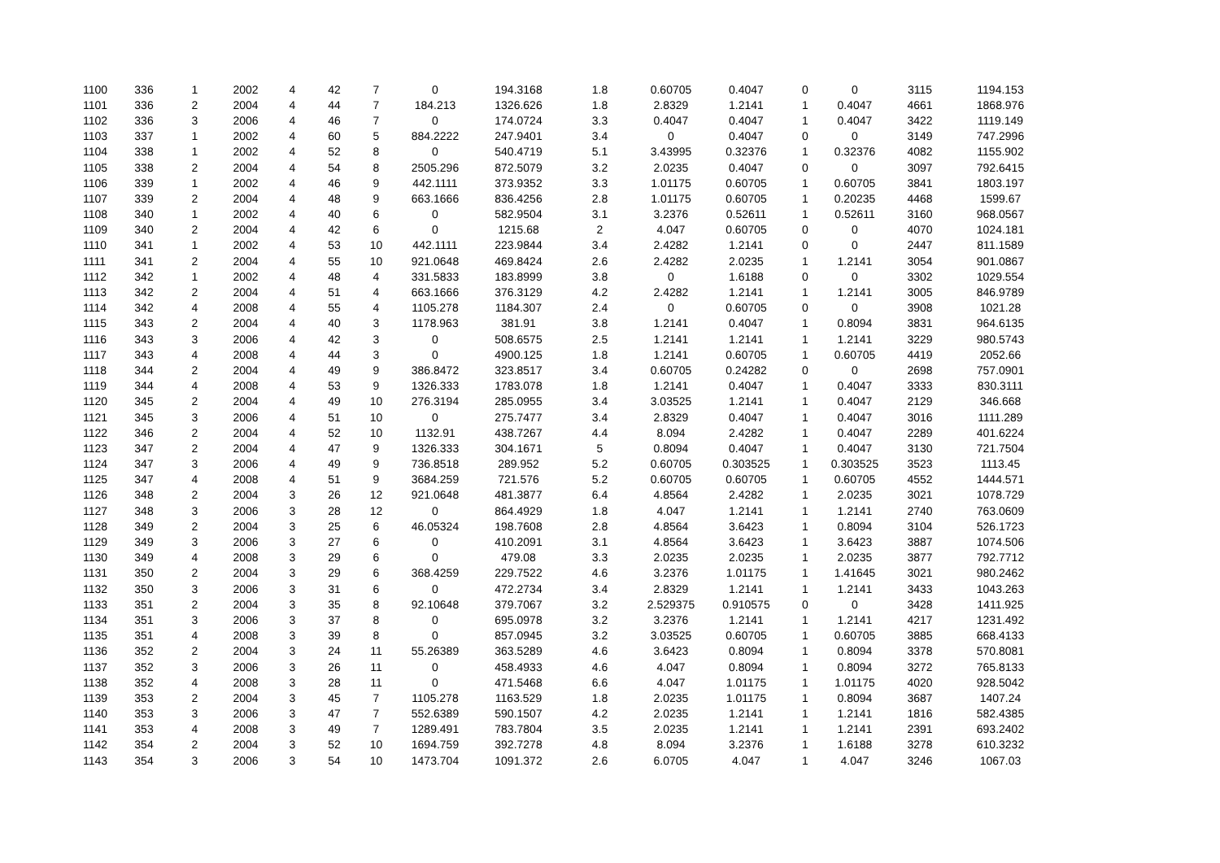| 1100 | 336 | 1 | 2002 | 4 | 42 | 7 | 0 | 194.3168 | 1.8 | 0.60705 | 0.4047 | 0 | 0 | 3115 | 1194.153 |
| 1101 | 336 | 2 | 2004 | 4 | 44 | 7 | 184.213 | 1326.626 | 1.8 | 2.8329 | 1.2141 | 1 | 0.4047 | 4661 | 1868.976 |
| 1102 | 336 | 3 | 2006 | 4 | 46 | 7 | 0 | 174.0724 | 3.3 | 0.4047 | 0.4047 | 1 | 0.4047 | 3422 | 1119.149 |
| 1103 | 337 | 1 | 2002 | 4 | 60 | 5 | 884.2222 | 247.9401 | 3.4 | 0 | 0.4047 | 0 | 0 | 3149 | 747.2996 |
| 1104 | 338 | 1 | 2002 | 4 | 52 | 8 | 0 | 540.4719 | 5.1 | 3.43995 | 0.32376 | 1 | 0.32376 | 4082 | 1155.902 |
| 1105 | 338 | 2 | 2004 | 4 | 54 | 8 | 2505.296 | 872.5079 | 3.2 | 2.0235 | 0.4047 | 0 | 0 | 3097 | 792.6415 |
| 1106 | 339 | 1 | 2002 | 4 | 46 | 9 | 442.1111 | 373.9352 | 3.3 | 1.01175 | 0.60705 | 1 | 0.60705 | 3841 | 1803.197 |
| 1107 | 339 | 2 | 2004 | 4 | 48 | 9 | 663.1666 | 836.4256 | 2.8 | 1.01175 | 0.60705 | 1 | 0.20235 | 4468 | 1599.67 |
| 1108 | 340 | 1 | 2002 | 4 | 40 | 6 | 0 | 582.9504 | 3.1 | 3.2376 | 0.52611 | 1 | 0.52611 | 3160 | 968.0567 |
| 1109 | 340 | 2 | 2004 | 4 | 42 | 6 | 0 | 1215.68 | 2 | 4.047 | 0.60705 | 0 | 0 | 4070 | 1024.181 |
| 1110 | 341 | 1 | 2002 | 4 | 53 | 10 | 442.1111 | 223.9844 | 3.4 | 2.4282 | 1.2141 | 0 | 0 | 2447 | 811.1589 |
| 1111 | 341 | 2 | 2004 | 4 | 55 | 10 | 921.0648 | 469.8424 | 2.6 | 2.4282 | 2.0235 | 1 | 1.2141 | 3054 | 901.0867 |
| 1112 | 342 | 1 | 2002 | 4 | 48 | 4 | 331.5833 | 183.8999 | 3.8 | 0 | 1.6188 | 0 | 0 | 3302 | 1029.554 |
| 1113 | 342 | 2 | 2004 | 4 | 51 | 4 | 663.1666 | 376.3129 | 4.2 | 2.4282 | 1.2141 | 1 | 1.2141 | 3005 | 846.9789 |
| 1114 | 342 | 4 | 2008 | 4 | 55 | 4 | 1105.278 | 1184.307 | 2.4 | 0 | 0.60705 | 0 | 0 | 3908 | 1021.28 |
| 1115 | 343 | 2 | 2004 | 4 | 40 | 3 | 1178.963 | 381.91 | 3.8 | 1.2141 | 0.4047 | 1 | 0.8094 | 3831 | 964.6135 |
| 1116 | 343 | 3 | 2006 | 4 | 42 | 3 | 0 | 508.6575 | 2.5 | 1.2141 | 1.2141 | 1 | 1.2141 | 3229 | 980.5743 |
| 1117 | 343 | 4 | 2008 | 4 | 44 | 3 | 0 | 4900.125 | 1.8 | 1.2141 | 0.60705 | 1 | 0.60705 | 4419 | 2052.66 |
| 1118 | 344 | 2 | 2004 | 4 | 49 | 9 | 386.8472 | 323.8517 | 3.4 | 0.60705 | 0.24282 | 0 | 0 | 2698 | 757.0901 |
| 1119 | 344 | 4 | 2008 | 4 | 53 | 9 | 1326.333 | 1783.078 | 1.8 | 1.2141 | 0.4047 | 1 | 0.4047 | 3333 | 830.3111 |
| 1120 | 345 | 2 | 2004 | 4 | 49 | 10 | 276.3194 | 285.0955 | 3.4 | 3.03525 | 1.2141 | 1 | 0.4047 | 2129 | 346.668 |
| 1121 | 345 | 3 | 2006 | 4 | 51 | 10 | 0 | 275.7477 | 3.4 | 2.8329 | 0.4047 | 1 | 0.4047 | 3016 | 1111.289 |
| 1122 | 346 | 2 | 2004 | 4 | 52 | 10 | 1132.91 | 438.7267 | 4.4 | 8.094 | 2.4282 | 1 | 0.4047 | 2289 | 401.6224 |
| 1123 | 347 | 2 | 2004 | 4 | 47 | 9 | 1326.333 | 304.1671 | 5 | 0.8094 | 0.4047 | 1 | 0.4047 | 3130 | 721.7504 |
| 1124 | 347 | 3 | 2006 | 4 | 49 | 9 | 736.8518 | 289.952 | 5.2 | 0.60705 | 0.303525 | 1 | 0.303525 | 3523 | 1113.45 |
| 1125 | 347 | 4 | 2008 | 4 | 51 | 9 | 3684.259 | 721.576 | 5.2 | 0.60705 | 0.60705 | 1 | 0.60705 | 4552 | 1444.571 |
| 1126 | 348 | 2 | 2004 | 3 | 26 | 12 | 921.0648 | 481.3877 | 6.4 | 4.8564 | 2.4282 | 1 | 2.0235 | 3021 | 1078.729 |
| 1127 | 348 | 3 | 2006 | 3 | 28 | 12 | 0 | 864.4929 | 1.8 | 4.047 | 1.2141 | 1 | 1.2141 | 2740 | 763.0609 |
| 1128 | 349 | 2 | 2004 | 3 | 25 | 6 | 46.05324 | 198.7608 | 2.8 | 4.8564 | 3.6423 | 1 | 0.8094 | 3104 | 526.1723 |
| 1129 | 349 | 3 | 2006 | 3 | 27 | 6 | 0 | 410.2091 | 3.1 | 4.8564 | 3.6423 | 1 | 3.6423 | 3887 | 1074.506 |
| 1130 | 349 | 4 | 2008 | 3 | 29 | 6 | 0 | 479.08 | 3.3 | 2.0235 | 2.0235 | 1 | 2.0235 | 3877 | 792.7712 |
| 1131 | 350 | 2 | 2004 | 3 | 29 | 6 | 368.4259 | 229.7522 | 4.6 | 3.2376 | 1.01175 | 1 | 1.41645 | 3021 | 980.2462 |
| 1132 | 350 | 3 | 2006 | 3 | 31 | 6 | 0 | 472.2734 | 3.4 | 2.8329 | 1.2141 | 1 | 1.2141 | 3433 | 1043.263 |
| 1133 | 351 | 2 | 2004 | 3 | 35 | 8 | 92.10648 | 379.7067 | 3.2 | 2.529375 | 0.910575 | 0 | 0 | 3428 | 1411.925 |
| 1134 | 351 | 3 | 2006 | 3 | 37 | 8 | 0 | 695.0978 | 3.2 | 3.2376 | 1.2141 | 1 | 1.2141 | 4217 | 1231.492 |
| 1135 | 351 | 4 | 2008 | 3 | 39 | 8 | 0 | 857.0945 | 3.2 | 3.03525 | 0.60705 | 1 | 0.60705 | 3885 | 668.4133 |
| 1136 | 352 | 2 | 2004 | 3 | 24 | 11 | 55.26389 | 363.5289 | 4.6 | 3.6423 | 0.8094 | 1 | 0.8094 | 3378 | 570.8081 |
| 1137 | 352 | 3 | 2006 | 3 | 26 | 11 | 0 | 458.4933 | 4.6 | 4.047 | 0.8094 | 1 | 0.8094 | 3272 | 765.8133 |
| 1138 | 352 | 4 | 2008 | 3 | 28 | 11 | 0 | 471.5468 | 6.6 | 4.047 | 1.01175 | 1 | 1.01175 | 4020 | 928.5042 |
| 1139 | 353 | 2 | 2004 | 3 | 45 | 7 | 1105.278 | 1163.529 | 1.8 | 2.0235 | 1.01175 | 1 | 0.8094 | 3687 | 1407.24 |
| 1140 | 353 | 3 | 2006 | 3 | 47 | 7 | 552.6389 | 590.1507 | 4.2 | 2.0235 | 1.2141 | 1 | 1.2141 | 1816 | 582.4385 |
| 1141 | 353 | 4 | 2008 | 3 | 49 | 7 | 1289.491 | 783.7804 | 3.5 | 2.0235 | 1.2141 | 1 | 1.2141 | 2391 | 693.2402 |
| 1142 | 354 | 2 | 2004 | 3 | 52 | 10 | 1694.759 | 392.7278 | 4.8 | 8.094 | 3.2376 | 1 | 1.6188 | 3278 | 610.3232 |
| 1143 | 354 | 3 | 2006 | 3 | 54 | 10 | 1473.704 | 1091.372 | 2.6 | 6.0705 | 4.047 | 1 | 4.047 | 3246 | 1067.03 |